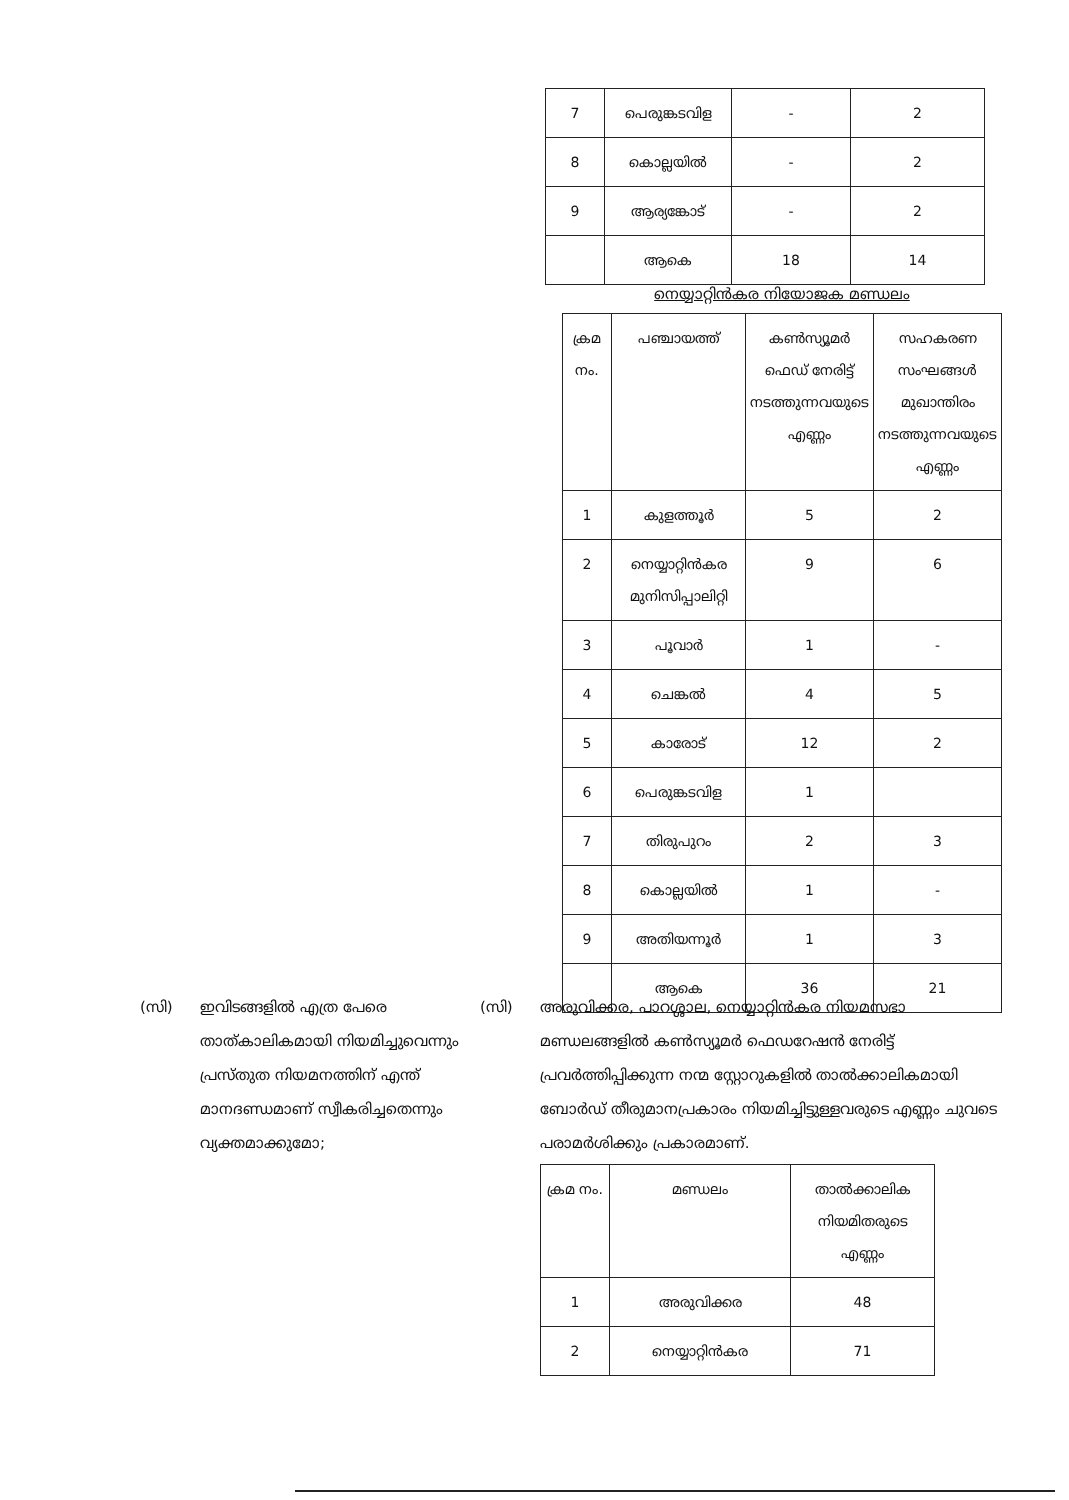| 7 | പെരുങ്കടവിള | - | 2 |
| 8 | കൊല്ലയിൽ | - | 2 |
| 9 | ആര്യങ്കോട് | - | 2 |
| | ആകെ | 18 | 14 |
നെയ്യാറ്റിൻകര നിയോജക മണ്ഡലം
| ക്രമ നം. | പഞ്ചായത്ത് | കൺസ്യൂമർ ഫെഡ് നേരിട്ട് നടത്തുന്നവയുടെ എണ്ണം | സഹകരണ സംഘങ്ങൾ മുഖാന്തിരം നടത്തുന്നവയുടെ എണ്ണം |
| --- | --- | --- | --- |
| 1 | കുളത്തൂർ | 5 | 2 |
| 2 | നെയ്യാറ്റിൻകര മുനിസിപ്പാലിറ്റി | 9 | 6 |
| 3 | പൂവാർ | 1 | - |
| 4 | ചെങ്കൽ | 4 | 5 |
| 5 | കാരോട് | 12 | 2 |
| 6 | പെരുങ്കടവിള | 1 | |
| 7 | തിരുപുറം | 2 | 3 |
| 8 | കൊല്ലയിൽ | 1 | - |
| 9 | അതിയന്നൂർ | 1 | 3 |
| | ആകെ | 36 | 21 |
(സി) ഇവിടങ്ങളിൽ എത്ര പേരെ താത്കാലികമായി നിയമിച്ചുവെന്നും പ്രസ്തുത നിയമനത്തിന് എന്ത് മാനദണ്ഡമാണ് സ്വീകരിച്ചതെന്നും വ്യക്തമാക്കുമോ;
(സി) അരുവിക്കര, പാറശ്ശാല, നെയ്യാറ്റിൻകര നിയമസഭാ മണ്ഡലങ്ങളിൽ കൺസ്യൂമർ ഫെഡറേഷൻ നേരിട്ട് പ്രവർത്തിപ്പിക്കുന്ന നന്മ സ്റ്റോറുകളിൽ താൽക്കാലികമായി ബോർഡ് തീരുമാനപ്രകാരം നിയമിച്ചിട്ടുള്ളവരുടെ എണ്ണം ചുവടെ പരാമർശിക്കും പ്രകാരമാണ്.
| ക്രമ നം. | മണ്ഡലം | താൽക്കാലിക നിയമിതരുടെ എണ്ണം |
| --- | --- | --- |
| 1 | അരുവിക്കര | 48 |
| 2 | നെയ്യാറ്റിൻകര | 71 |